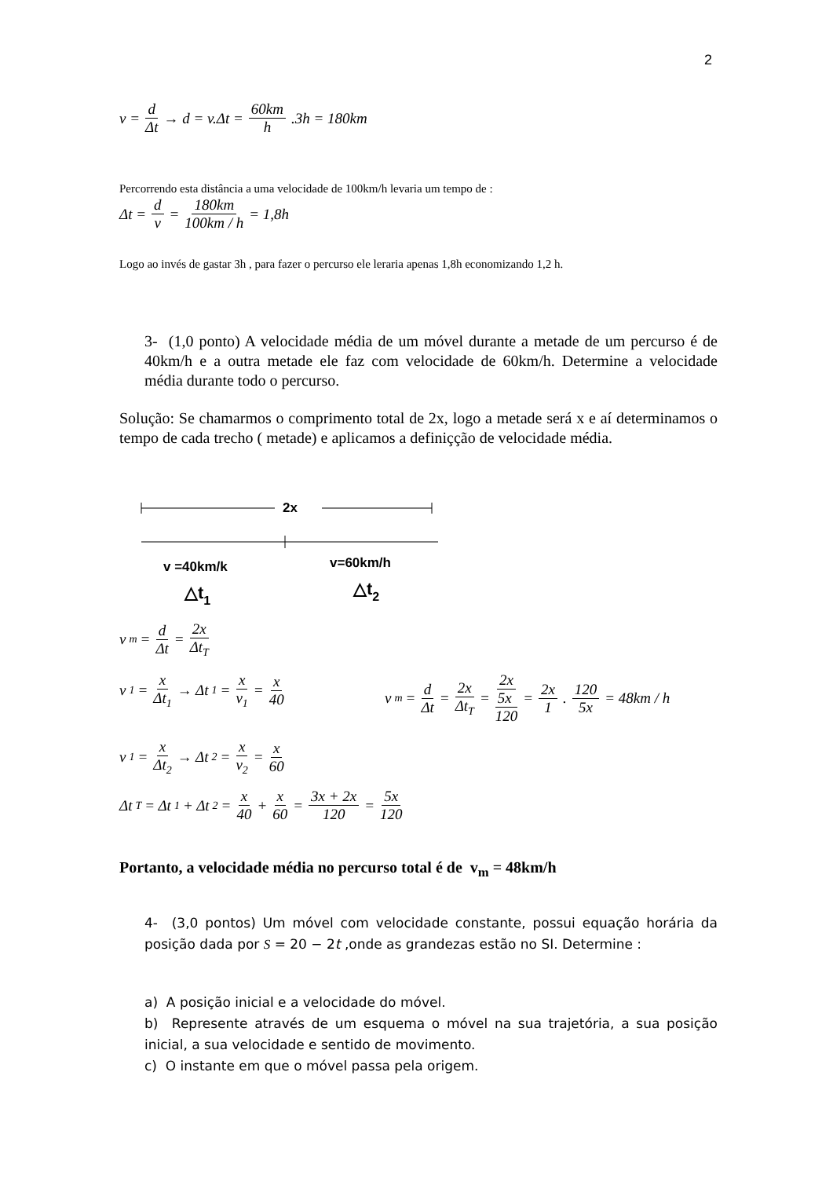2
v = d Δt → d = v.Δt = 60km h.3h = 180km
Percorrendo esta distância a uma velocidade de 100km/h levaria um tempo de :
Δt = d v = 180km 100km / h = 1,8h
Logo ao invés de gastar 3h , para fazer o percurso ele leraria apenas 1,8h economizando 1,2 h.
3- (1,0 ponto) A velocidade média de um móvel durante a metade de um percurso é de 40km/h e a outra metade ele faz com velocidade de 60km/h. Determine a velocidade média durante todo o percurso.
Solução: Se chamarmos o comprimento total de 2x, logo a metade será x e aí determinamos o tempo de cada trecho ( metade) e aplicamos a definiçção de velocidade média.
2x
v =40km/k
v=60km/h
△t1
△t2
v<sub>m</sub> = d Δt = 2x Δt<sub>T</sub>
v<sub>1</sub> = x Δt<sub>1</sub> → Δt<sub>1</sub> = x v<sub>1</sub> = x 40
v<sub>m</sub> = d Δt = 2x Δt<sub>T</sub> = 2x 5x 120 = 2x 1. 120 5x = 48km / h
v<sub>1</sub> = x Δt<sub>2</sub> → Δt<sub>2</sub> = x v<sub>2</sub> = x 60
Δt<sub>T</sub> = Δt<sub>1</sub> + Δt<sub>2</sub> = x 40 + x 60 = 3x + 2x 120 = 5x 120
Portanto, a velocidade média no percurso total é de v<sub>m</sub> = 48km/h
4- (3,0 pontos) Um móvel com velocidade constante, possui equação horária da posição dada por S = 20 − 2t ,onde as grandezas estão no SI. Determine :
a) A posição inicial e a velocidade do móvel.
b) Represente através de um esquema o móvel na sua trajetória, a sua posição inicial, a sua velocidade e sentido de movimento.
c) O instante em que o móvel passa pela origem.